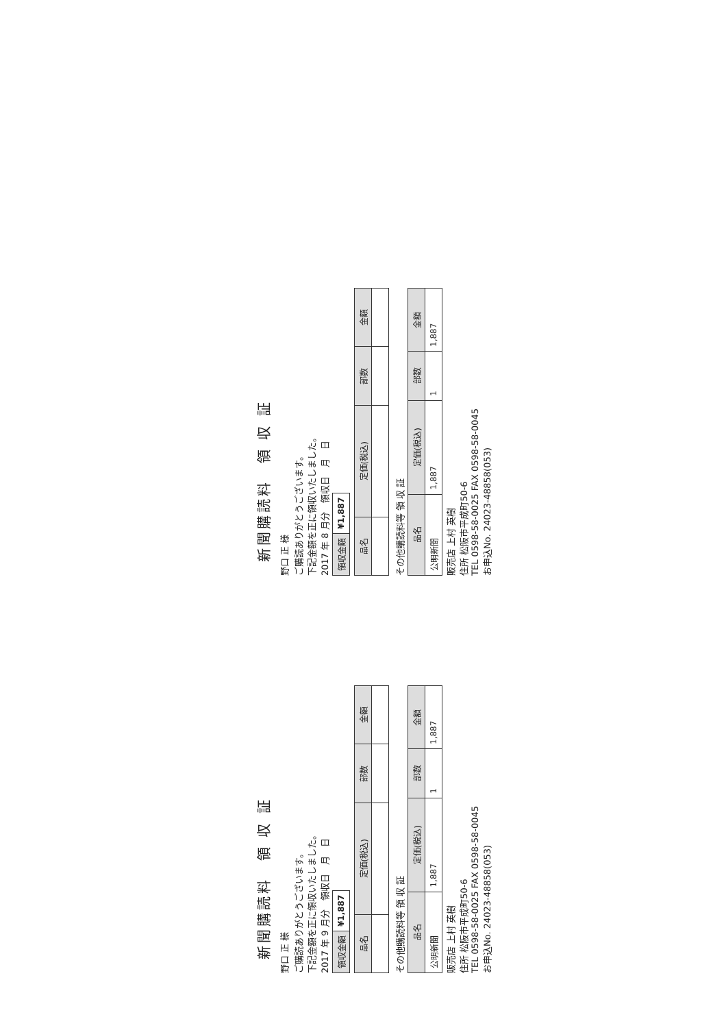新聞購読料　領 収 証
野口 正 様
ご購読ありがとうございます。
下記金額を正に領収いたしました。
2017 年 8 月分　領収日　月　日
| 領収金額 | ¥1,887 |
| 品名 | 定価(税込) | 部数 | 金額 |
| --- | --- | --- | --- |
その他購読料等 領 収 証
| 品名 | 定価(税込) | 部数 | 金額 |
| --- | --- | --- | --- |
| 公明新聞 | 1,887 | 1 | 1,887 |
販売店 上村 英樹
住所 松阪市平成町50-6
TEL 0598-58-0025 FAX 0598-58-0045
お申込No. 24023-48858(053)
新聞購読料　領 収 証
野口 正 様
ご購読ありがとうございます。
下記金額を正に領収いたしました。
2017 年 9 月分　領収日　月　日
| 領収金額 | ¥1,887 |
| 品名 | 定価(税込) | 部数 | 金額 |
| --- | --- | --- | --- |
その他購読料等 領 収 証
| 品名 | 定価(税込) | 部数 | 金額 |
| --- | --- | --- | --- |
| 公明新聞 | 1,887 | 1 | 1,887 |
販売店 上村 英樹
住所 松阪市平成町50-6
TEL 0598-58-0025 FAX 0598-58-0045
お申込No. 24023-48858(053)